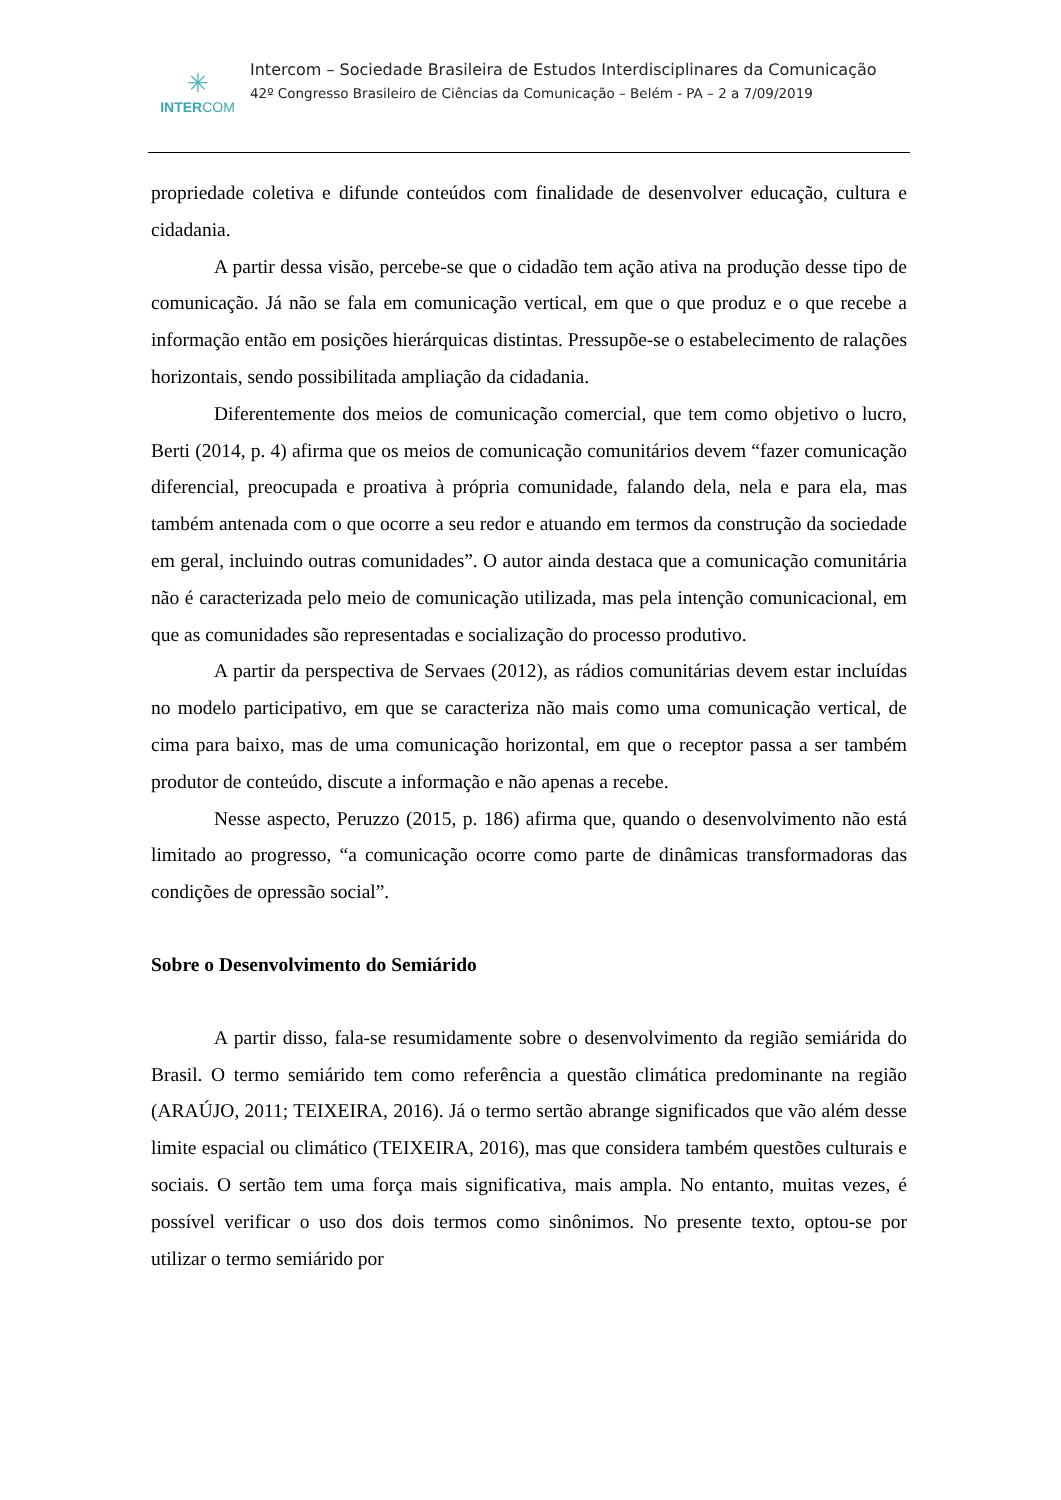✳
INTERCOM
Intercom – Sociedade Brasileira de Estudos Interdisciplinares da Comunicação
42º Congresso Brasileiro de Ciências da Comunicação – Belém - PA – 2 a 7/09/2019
propriedade coletiva e difunde conteúdos com finalidade de desenvolver educação, cultura e cidadania.
A partir dessa visão, percebe-se que o cidadão tem ação ativa na produção desse tipo de comunicação. Já não se fala em comunicação vertical, em que o que produz e o que recebe a informação então em posições hierárquicas distintas. Pressupõe-se o estabelecimento de ralações horizontais, sendo possibilitada ampliação da cidadania.
Diferentemente dos meios de comunicação comercial, que tem como objetivo o lucro, Berti (2014, p. 4) afirma que os meios de comunicação comunitários devem “fazer comunicação diferencial, preocupada e proativa à própria comunidade, falando dela, nela e para ela, mas também antenada com o que ocorre a seu redor e atuando em termos da construção da sociedade em geral, incluindo outras comunidades”. O autor ainda destaca que a comunicação comunitária não é caracterizada pelo meio de comunicação utilizada, mas pela intenção comunicacional, em que as comunidades são representadas e socialização do processo produtivo.
A partir da perspectiva de Servaes (2012), as rádios comunitárias devem estar incluídas no modelo participativo, em que se caracteriza não mais como uma comunicação vertical, de cima para baixo, mas de uma comunicação horizontal, em que o receptor passa a ser também produtor de conteúdo, discute a informação e não apenas a recebe.
Nesse aspecto, Peruzzo (2015, p. 186) afirma que, quando o desenvolvimento não está limitado ao progresso, “a comunicação ocorre como parte de dinâmicas transformadoras das condições de opressão social”.
Sobre o Desenvolvimento do Semiárido
A partir disso, fala-se resumidamente sobre o desenvolvimento da região semiárida do Brasil. O termo semiárido tem como referência a questão climática predominante na região (ARAÚJO, 2011; TEIXEIRA, 2016). Já o termo sertão abrange significados que vão além desse limite espacial ou climático (TEIXEIRA, 2016), mas que considera também questões culturais e sociais. O sertão tem uma força mais significativa, mais ampla. No entanto, muitas vezes, é possível verificar o uso dos dois termos como sinônimos. No presente texto, optou-se por utilizar o termo semiárido por